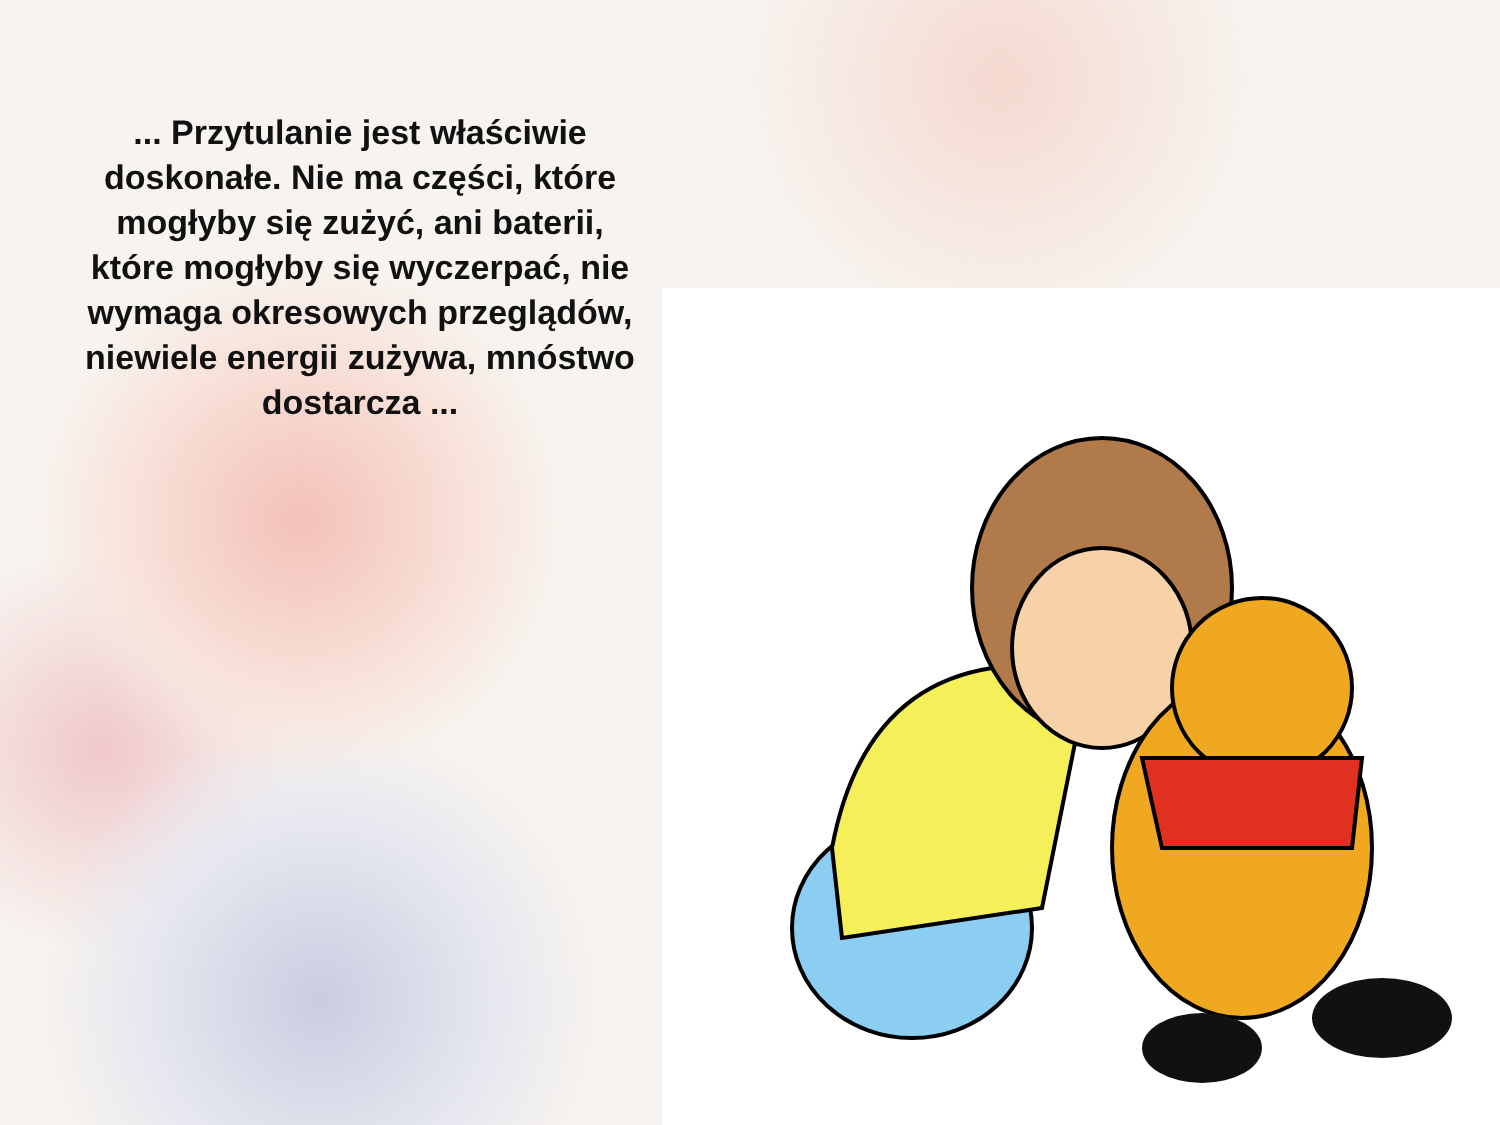... Przytulanie jest właściwie doskonałe. Nie ma części, które mogłyby się zużyć, ani baterii, które mogłyby się wyczerpać, nie wymaga okresowych przeglądów, niewiele energii zużywa, mnóstwo dostarcza ...